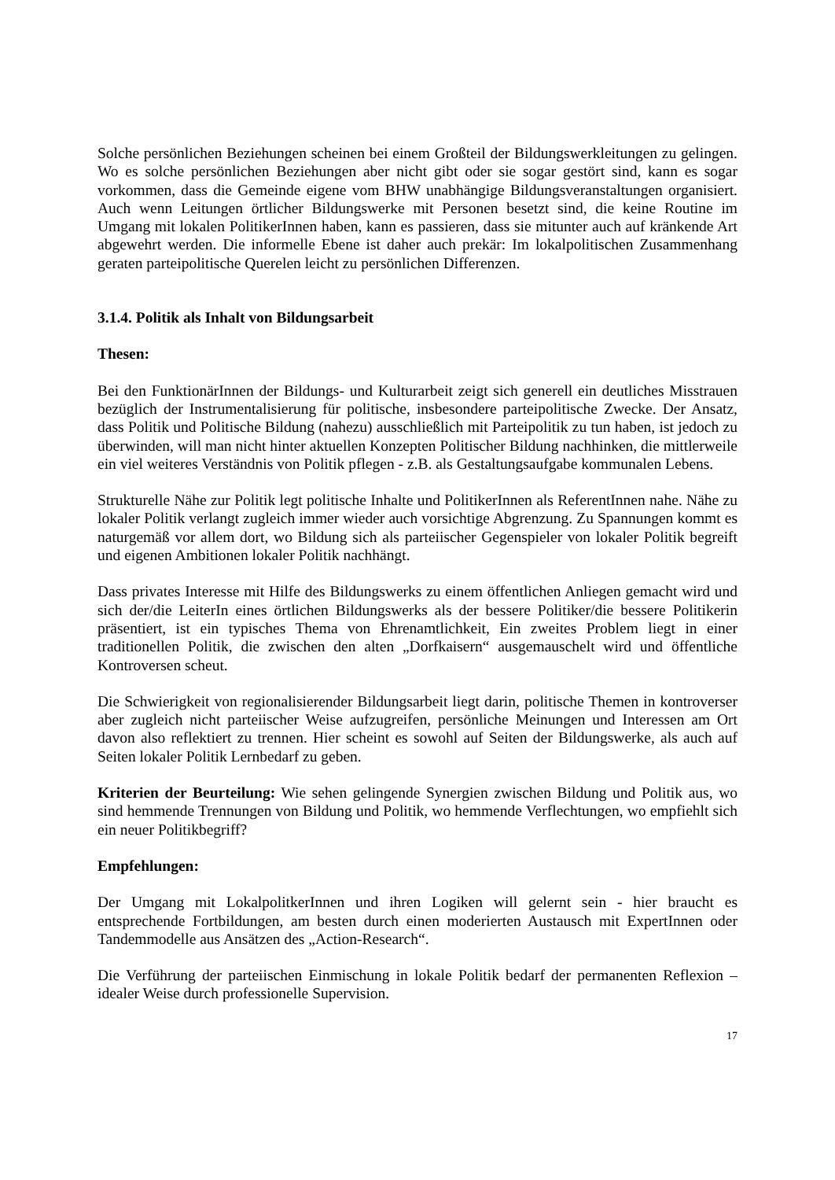Solche persönlichen Beziehungen scheinen bei einem Großteil der Bildungswerkleitungen zu gelingen. Wo es solche persönlichen Beziehungen aber nicht gibt oder sie sogar gestört sind, kann es sogar vorkommen, dass die Gemeinde eigene vom BHW unabhängige Bildungsveranstaltungen organisiert. Auch wenn Leitungen örtlicher Bildungswerke mit Personen besetzt sind, die keine Routine im Umgang mit lokalen PolitikerInnen haben, kann es passieren, dass sie mitunter auch auf kränkende Art abgewehrt werden. Die informelle Ebene ist daher auch prekär: Im lokalpolitischen Zusammenhang geraten parteipolitische Querelen leicht zu persönlichen Differenzen.
3.1.4. Politik als Inhalt von Bildungsarbeit
Thesen:
Bei den FunktionärInnen der Bildungs- und Kulturarbeit zeigt sich generell ein deutliches Misstrauen bezüglich der Instrumentalisierung für politische, insbesondere parteipolitische Zwecke. Der Ansatz, dass Politik und Politische Bildung (nahezu) ausschließlich mit Parteipolitik zu tun haben, ist jedoch zu überwinden, will man nicht hinter aktuellen Konzepten Politischer Bildung nachhinken, die mittlerweile ein viel weiteres Verständnis von Politik pflegen - z.B. als Gestaltungsaufgabe kommunalen Lebens.
Strukturelle Nähe zur Politik legt politische Inhalte und PolitikerInnen als ReferentInnen nahe. Nähe zu lokaler Politik verlangt zugleich immer wieder auch vorsichtige Abgrenzung. Zu Spannungen kommt es naturgemäß vor allem dort, wo Bildung sich als parteiischer Gegenspieler von lokaler Politik begreift und eigenen Ambitionen lokaler Politik nachhängt.
Dass privates Interesse mit Hilfe des Bildungswerks zu einem öffentlichen Anliegen gemacht wird und sich der/die LeiterIn eines örtlichen Bildungswerks als der bessere Politiker/die bessere Politikerin präsentiert, ist ein typisches Thema von Ehrenamtlichkeit, Ein zweites Problem liegt in einer traditionellen Politik, die zwischen den alten „Dorfkaisern“ ausgemauschelt wird und öffentliche Kontroversen scheut.
Die Schwierigkeit von regionalisierender Bildungsarbeit liegt darin, politische Themen in kontroverser aber zugleich nicht parteiischer Weise aufzugreifen, persönliche Meinungen und Interessen am Ort davon also reflektiert zu trennen. Hier scheint es sowohl auf Seiten der Bildungswerke, als auch auf Seiten lokaler Politik Lernbedarf zu geben.
Kriterien der Beurteilung: Wie sehen gelingende Synergien zwischen Bildung und Politik aus, wo sind hemmende Trennungen von Bildung und Politik, wo hemmende Verflechtungen, wo empfiehlt sich ein neuer Politikbegriff?
Empfehlungen:
Der Umgang mit LokalpolitkerInnen und ihren Logiken will gelernt sein - hier braucht es entsprechende Fortbildungen, am besten durch einen moderierten Austausch mit ExpertInnen oder Tandemmodelle aus Ansätzen des „Action-Research“.
Die Verführung der parteiischen Einmischung in lokale Politik bedarf der permanenten Reflexion – idealer Weise durch professionelle Supervision.
17